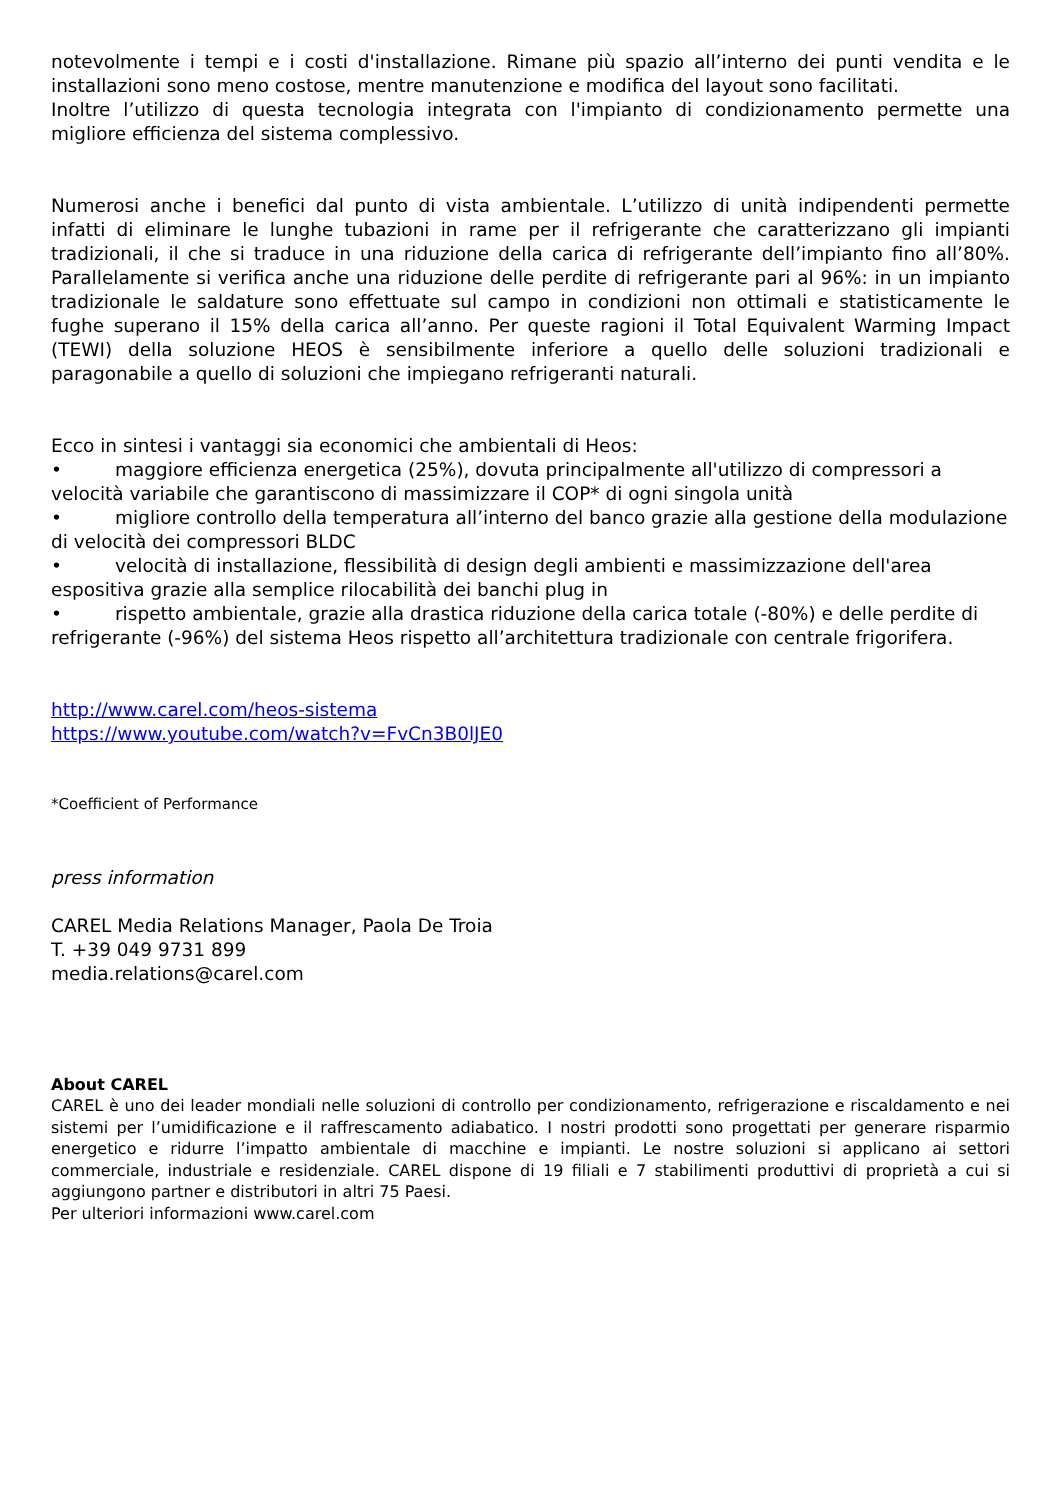notevolmente i tempi e i costi d'installazione. Rimane più spazio all’interno dei punti vendita e le installazioni sono meno costose, mentre manutenzione e modifica del layout sono facilitati.
Inoltre l’utilizzo di questa tecnologia integrata con l'impianto di condizionamento permette una migliore efficienza del sistema complessivo.
Numerosi anche i benefici dal punto di vista ambientale. L’utilizzo di unità indipendenti permette infatti di eliminare le lunghe tubazioni in rame per il refrigerante che caratterizzano gli impianti tradizionali, il che si traduce in una riduzione della carica di refrigerante dell’impianto fino all’80%. Parallelamente si verifica anche una riduzione delle perdite di refrigerante pari al 96%: in un impianto tradizionale le saldature sono effettuate sul campo in condizioni non ottimali e statisticamente le fughe superano il 15% della carica all’anno. Per queste ragioni il Total Equivalent Warming Impact (TEWI) della soluzione HEOS è sensibilmente inferiore a quello delle soluzioni tradizionali e paragonabile a quello di soluzioni che impiegano refrigeranti naturali.
Ecco in sintesi i vantaggi sia economici che ambientali di Heos:
• maggiore efficienza energetica (25%), dovuta principalmente all'utilizzo di compressori a velocità variabile che garantiscono di massimizzare il COP* di ogni singola unità
• migliore controllo della temperatura all’interno del banco grazie alla gestione della modulazione di velocità dei compressori BLDC
• velocità di installazione, flessibilità di design degli ambienti e massimizzazione dell'area espositiva grazie alla semplice rilocabilità dei banchi plug in
• rispetto ambientale, grazie alla drastica riduzione della carica totale (-80%) e delle perdite di refrigerante (-96%) del sistema Heos rispetto all’architettura tradizionale con centrale frigorifera.
http://www.carel.com/heos-sistema
https://www.youtube.com/watch?v=FvCn3B0lJE0
*Coefficient of Performance
press information
CAREL Media Relations Manager, Paola De Troia
T. +39 049 9731 899
media.relations@carel.com
About CAREL
CAREL è uno dei leader mondiali nelle soluzioni di controllo per condizionamento, refrigerazione e riscaldamento e nei sistemi per l’umidificazione e il raffrescamento adiabatico. I nostri prodotti sono progettati per generare risparmio energetico e ridurre l’impatto ambientale di macchine e impianti. Le nostre soluzioni si applicano ai settori commerciale, industriale e residenziale. CAREL dispone di 19 filiali e 7 stabilimenti produttivi di proprietà a cui si aggiungono partner e distributori in altri 75 Paesi.
Per ulteriori informazioni www.carel.com